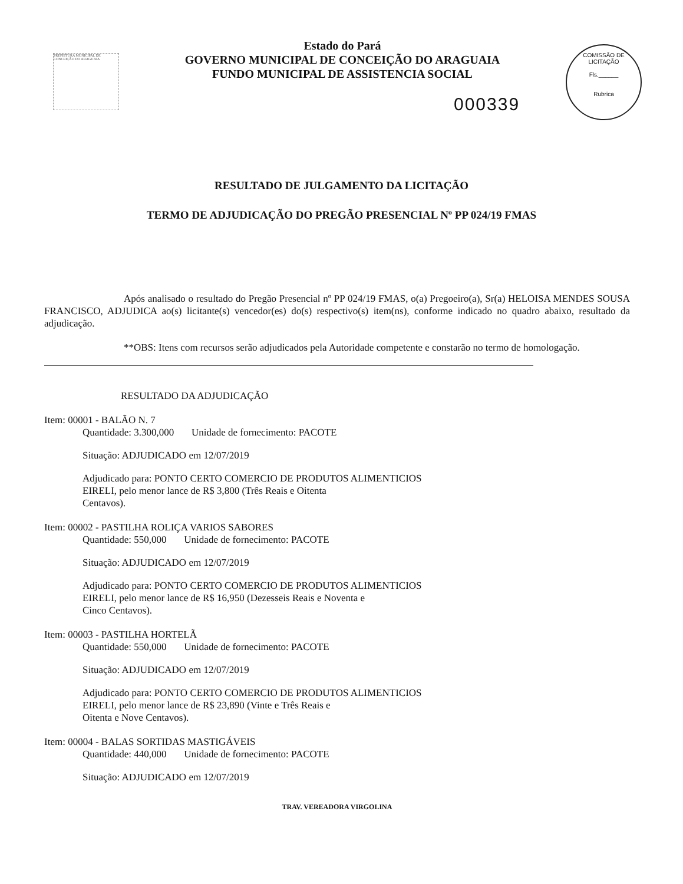PREFEITURA MUNICIPAL DE CONCEIÇÃO DO ARAGUAIA
Estado do Pará
GOVERNO MUNICIPAL DE CONCEIÇÃO DO ARAGUAIA
FUNDO MUNICIPAL DE ASSISTENCIA SOCIAL
COMISSÃO DE LICITAÇÃO
Fls.______
Rubrica
000339
RESULTADO DE JULGAMENTO DA LICITAÇÃO
TERMO DE ADJUDICAÇÃO DO PREGÃO PRESENCIAL Nº PP 024/19 FMAS
Após analisado o resultado do Pregão Presencial nº PP 024/19 FMAS, o(a) Pregoeiro(a), Sr(a) HELOISA MENDES SOUSA FRANCISCO, ADJUDICA ao(s) licitante(s) vencedor(es) do(s) respectivo(s) item(ns), conforme indicado no quadro abaixo, resultado da adjudicação.
**OBS: Itens com recursos serão adjudicados pela Autoridade competente e constarão no termo de homologação.
RESULTADO DA ADJUDICAÇÃO
Item: 00001 - BALÃO N. 7
Quantidade: 3.300,000 Unidade de fornecimento: PACOTE
Situação: ADJUDICADO em 12/07/2019
Adjudicado para: PONTO CERTO COMERCIO DE PRODUTOS ALIMENTICIOS
EIRELI, pelo menor lance de R$ 3,800 (Três Reais e Oitenta
Centavos).
Item: 00002 - PASTILHA ROLIÇA VARIOS SABORES
Quantidade: 550,000 Unidade de fornecimento: PACOTE
Situação: ADJUDICADO em 12/07/2019
Adjudicado para: PONTO CERTO COMERCIO DE PRODUTOS ALIMENTICIOS
EIRELI, pelo menor lance de R$ 16,950 (Dezesseis Reais e Noventa e
Cinco Centavos).
Item: 00003 - PASTILHA HORTELÃ
Quantidade: 550,000 Unidade de fornecimento: PACOTE
Situação: ADJUDICADO em 12/07/2019
Adjudicado para: PONTO CERTO COMERCIO DE PRODUTOS ALIMENTICIOS
EIRELI, pelo menor lance de R$ 23,890 (Vinte e Três Reais e
Oitenta e Nove Centavos).
Item: 00004 - BALAS SORTIDAS MASTIGÁVEIS
Quantidade: 440,000 Unidade de fornecimento: PACOTE
Situação: ADJUDICADO em 12/07/2019
TRAV. VEREADORA VIRGOLINA